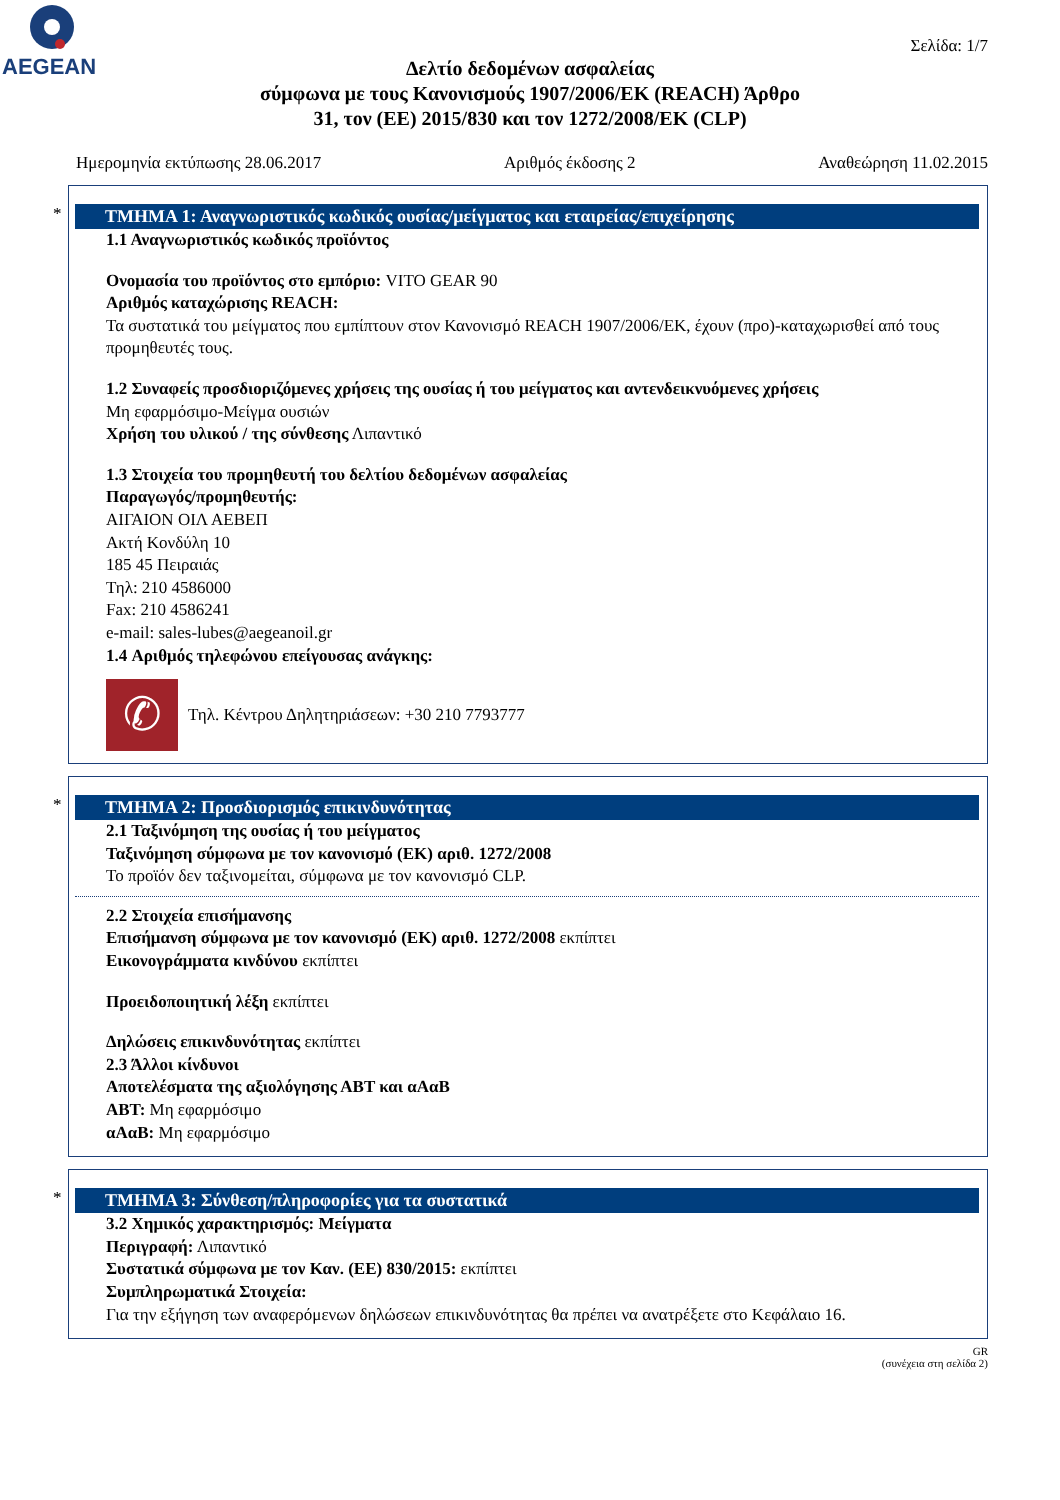AEGEAN
Σελίδα: 1/7
Δελτίο δεδομένων ασφαλείας
σύμφωνα με τους Κανονισμούς 1907/2006/ΕΚ (REACH) Άρθρο
31, τον (ΕΕ) 2015/830 και τον 1272/2008/ΕΚ (CLP)
Ημερομηνία εκτύπωσης 28.06.2017 Αριθμός έκδοσης 2 Αναθεώρηση 11.02.2015
*
ΤΜΗΜΑ 1: Αναγνωριστικός κωδικός ουσίας/μείγματος και εταιρείας/επιχείρησης
1.1 Αναγνωριστικός κωδικός προϊόντος
Ονομασία του προϊόντος στο εμπόριο: VITO GEAR 90
Αριθμός καταχώρισης REACH:
Τα συστατικά του μείγματος που εμπίπτουν στον Κανονισμό REACH 1907/2006/ΕΚ, έχουν (προ)-καταχωρισθεί από τους προμηθευτές τους.
1.2 Συναφείς προσδιοριζόμενες χρήσεις της ουσίας ή του μείγματος και αντενδεικνυόμενες χρήσεις
Μη εφαρμόσιμο-Μείγμα ουσιών
Χρήση του υλικού / της σύνθεσης Λιπαντικό
1.3 Στοιχεία του προμηθευτή του δελτίου δεδομένων ασφαλείας
Παραγωγός/προμηθευτής:
ΑΙΓΑΙΟΝ ΟΙΛ ΑΕΒΕΠ
Ακτή Κονδύλη 10
185 45 Πειραιάς
Τηλ: 210 4586000
Fax: 210 4586241
e-mail: sales-lubes@aegeanoil.gr
1.4 Αριθμός τηλεφώνου επείγουσας ανάγκης:
✆
Τηλ. Κέντρου Δηλητηριάσεων: +30 210 7793777
*
ΤΜΗΜΑ 2: Προσδιορισμός επικινδυνότητας
2.1 Ταξινόμηση της ουσίας ή του μείγματος
Ταξινόμηση σύμφωνα με τον κανονισμό (ΕΚ) αριθ. 1272/2008
Το προϊόν δεν ταξινομείται, σύμφωνα με τον κανονισμό CLP.
2.2 Στοιχεία επισήμανσης
Επισήμανση σύμφωνα με τον κανονισμό (ΕΚ) αριθ. 1272/2008 εκπίπτει
Εικονογράμματα κινδύνου εκπίπτει
Προειδοποιητική λέξη εκπίπτει
Δηλώσεις επικινδυνότητας εκπίπτει
2.3 Άλλοι κίνδυνοι
Αποτελέσματα της αξιολόγησης ΑΒΤ και αΑαΒ
ΑΒΤ: Μη εφαρμόσιμο
αΑαΒ: Μη εφαρμόσιμο
*
ΤΜΗΜΑ 3: Σύνθεση/πληροφορίες για τα συστατικά
3.2 Χημικός χαρακτηρισμός: Μείγματα
Περιγραφή: Λιπαντικό
Συστατικά σύμφωνα με τον Καν. (ΕΕ) 830/2015: εκπίπτει
Συμπληρωματικά Στοιχεία:
Για την εξήγηση των αναφερόμενων δηλώσεων επικινδυνότητας θα πρέπει να ανατρέξετε στο Κεφάλαιο 16.
GR
(συνέχεια στη σελίδα 2)